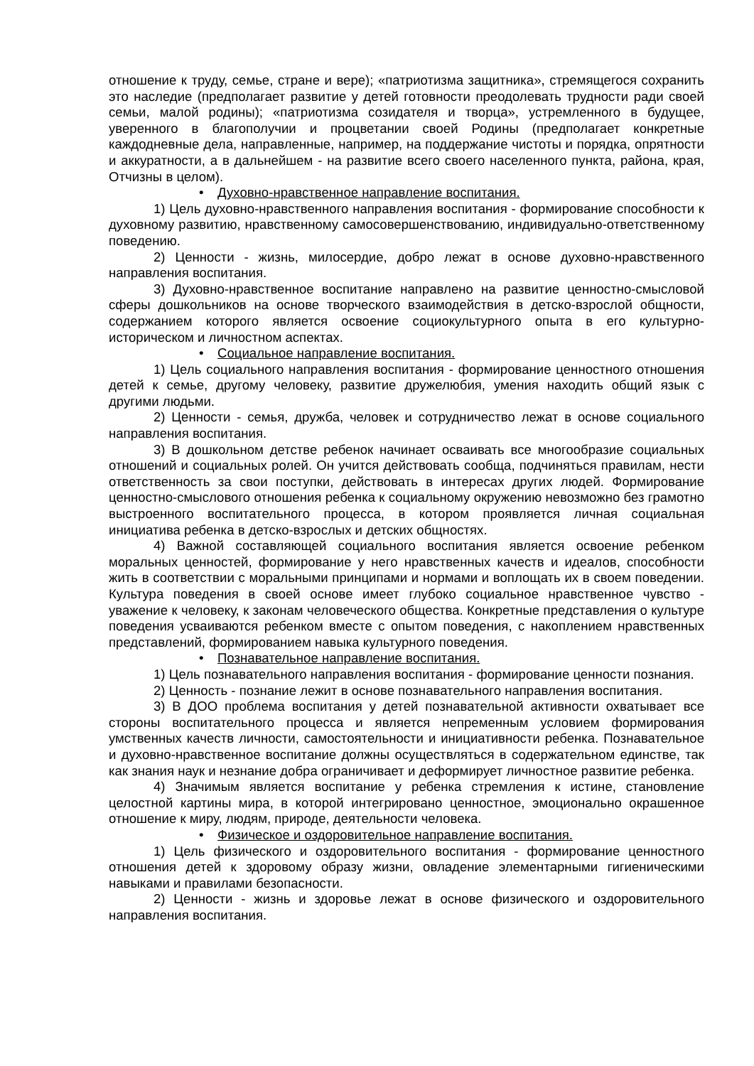отношение к труду, семье, стране и вере); «патриотизма защитника», стремящегося сохранить это наследие (предполагает развитие у детей готовности преодолевать трудности ради своей семьи, малой родины); «патриотизма созидателя и творца», устремленного в будущее, уверенного в благополучии и процветании своей Родины (предполагает конкретные каждодневные дела, направленные, например, на поддержание чистоты и порядка, опрятности и аккуратности, а в дальнейшем - на развитие всего своего населенного пункта, района, края, Отчизны в целом).
• Духовно-нравственное направление воспитания.
1) Цель духовно-нравственного направления воспитания - формирование способности к духовному развитию, нравственному самосовершенствованию, индивидуально-ответственному поведению.
2) Ценности - жизнь, милосердие, добро лежат в основе духовно-нравственного направления воспитания.
3) Духовно-нравственное воспитание направлено на развитие ценностно-смысловой сферы дошкольников на основе творческого взаимодействия в детско-взрослой общности, содержанием которого является освоение социокультурного опыта в его культурно-историческом и личностном аспектах.
• Социальное направление воспитания.
1) Цель социального направления воспитания - формирование ценностного отношения детей к семье, другому человеку, развитие дружелюбия, умения находить общий язык с другими людьми.
2) Ценности - семья, дружба, человек и сотрудничество лежат в основе социального направления воспитания.
3) В дошкольном детстве ребенок начинает осваивать все многообразие социальных отношений и социальных ролей. Он учится действовать сообща, подчиняться правилам, нести ответственность за свои поступки, действовать в интересах других людей. Формирование ценностно-смыслового отношения ребенка к социальному окружению невозможно без грамотно выстроенного воспитательного процесса, в котором проявляется личная социальная инициатива ребенка в детско-взрослых и детских общностях.
4) Важной составляющей социального воспитания является освоение ребенком моральных ценностей, формирование у него нравственных качеств и идеалов, способности жить в соответствии с моральными принципами и нормами и воплощать их в своем поведении. Культура поведения в своей основе имеет глубоко социальное нравственное чувство - уважение к человеку, к законам человеческого общества. Конкретные представления о культуре поведения усваиваются ребенком вместе с опытом поведения, с накоплением нравственных представлений, формированием навыка культурного поведения.
• Познавательное направление воспитания.
1) Цель познавательного направления воспитания - формирование ценности познания.
2) Ценность - познание лежит в основе познавательного направления воспитания.
3) В ДОО проблема воспитания у детей познавательной активности охватывает все стороны воспитательного процесса и является непременным условием формирования умственных качеств личности, самостоятельности и инициативности ребенка. Познавательное и духовно-нравственное воспитание должны осуществляться в содержательном единстве, так как знания наук и незнание добра ограничивает и деформирует личностное развитие ребенка.
4) Значимым является воспитание у ребенка стремления к истине, становление целостной картины мира, в которой интегрировано ценностное, эмоционально окрашенное отношение к миру, людям, природе, деятельности человека.
• Физическое и оздоровительное направление воспитания.
1) Цель физического и оздоровительного воспитания - формирование ценностного отношения детей к здоровому образу жизни, овладение элементарными гигиеническими навыками и правилами безопасности.
2) Ценности - жизнь и здоровье лежат в основе физического и оздоровительного направления воспитания.